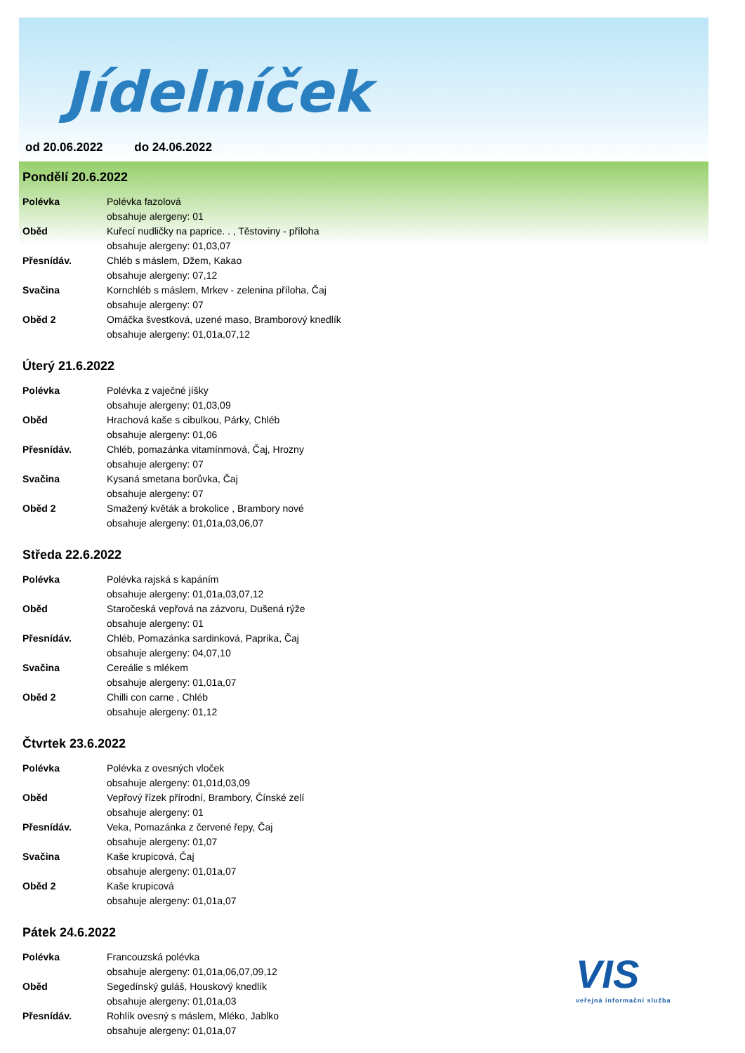Jídelníček
od 20.06.2022 do 24.06.2022
Pondělí 20.6.2022
| Polévka | Polévka fazolová |
| | obsahuje alergeny: 01 |
| Oběd | Kuřecí nudličky na paprice. . , Těstoviny - příloha |
| | obsahuje alergeny: 01,03,07 |
| Přesnídáv. | Chléb s máslem, Džem, Kakao |
| | obsahuje alergeny: 07,12 |
| Svačina | Kornchléb s máslem, Mrkev - zelenina příloha, Čaj |
| | obsahuje alergeny: 07 |
| Oběd 2 | Omáčka švestková, uzené maso, Bramborový knedlík |
| | obsahuje alergeny: 01,01a,07,12 |
Úterý 21.6.2022
| Polévka | Polévka z vaječné jíšky |
| | obsahuje alergeny: 01,03,09 |
| Oběd | Hrachová kaše s cibulkou, Párky, Chléb |
| | obsahuje alergeny: 01,06 |
| Přesnídáv. | Chléb, pomazánka vitamínmová, Čaj, Hrozny |
| | obsahuje alergeny: 07 |
| Svačina | Kysaná smetana borůvka, Čaj |
| | obsahuje alergeny: 07 |
| Oběd 2 | Smažený květák a brokolice , Brambory nové |
| | obsahuje alergeny: 01,01a,03,06,07 |
Středa 22.6.2022
| Polévka | Polévka rajská s kapáním |
| | obsahuje alergeny: 01,01a,03,07,12 |
| Oběd | Staročeská vepřová na zázvoru, Dušená rýže |
| | obsahuje alergeny: 01 |
| Přesnídáv. | Chléb, Pomazánka sardinková, Paprika, Čaj |
| | obsahuje alergeny: 04,07,10 |
| Svačina | Cereálie s mlékem |
| | obsahuje alergeny: 01,01a,07 |
| Oběd 2 | Chilli con carne , Chléb |
| | obsahuje alergeny: 01,12 |
Čtvrtek 23.6.2022
| Polévka | Polévka z ovesných vloček |
| | obsahuje alergeny: 01,01d,03,09 |
| Oběd | Vepřový řízek přírodní, Brambory, Čínské zelí |
| | obsahuje alergeny: 01 |
| Přesnídáv. | Veka, Pomazánka z červené řepy, Čaj |
| | obsahuje alergeny: 01,07 |
| Svačina | Kaše krupicová, Čaj |
| | obsahuje alergeny: 01,01a,07 |
| Oběd 2 | Kaše krupicová |
| | obsahuje alergeny: 01,01a,07 |
Pátek 24.6.2022
| Polévka | Francouzská polévka |
| | obsahuje alergeny: 01,01a,06,07,09,12 |
| Oběd | Segedínský guláš, Houskový knedlík |
| | obsahuje alergeny: 01,01a,03 |
| Přesnídáv. | Rohlík ovesný s máslem, Mléko, Jablko |
| | obsahuje alergeny: 01,01a,07 |
VIS
veřejná informační služba